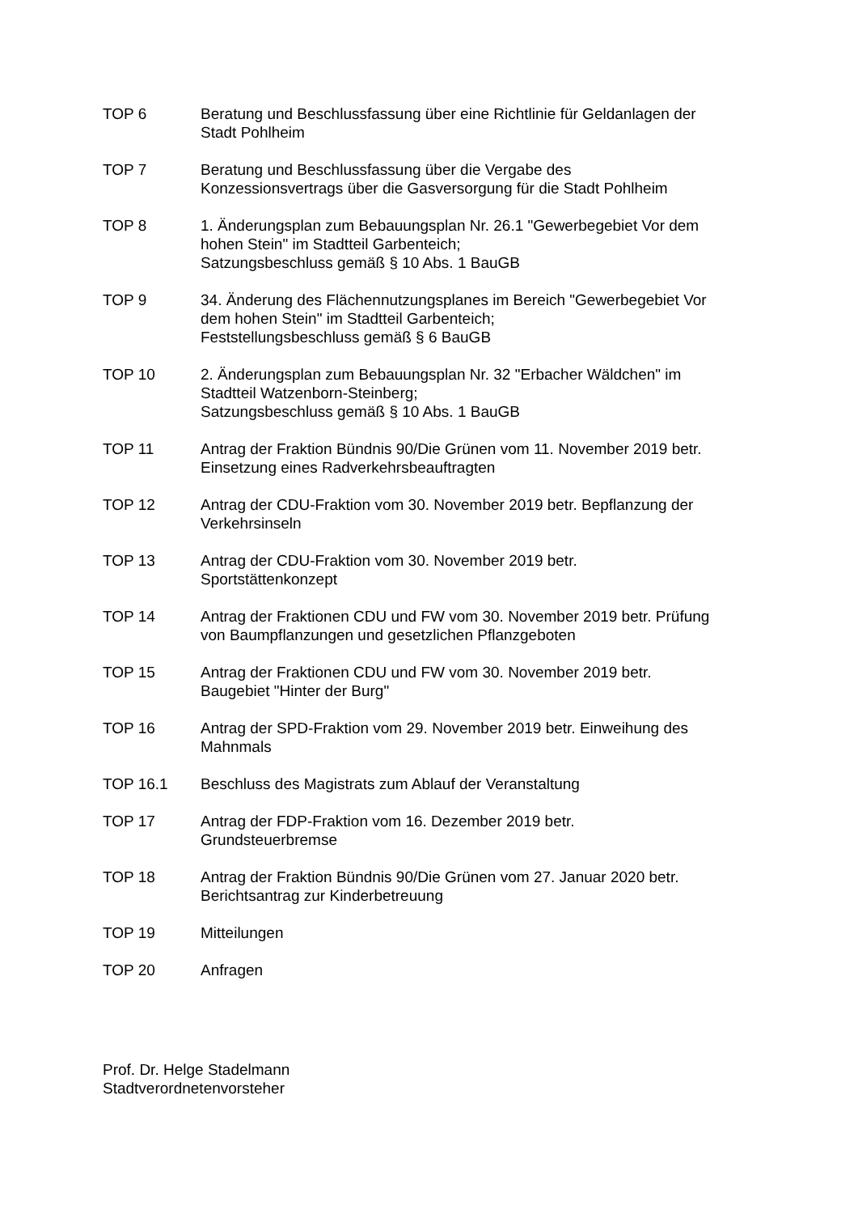TOP 6 Beratung und Beschlussfassung über eine Richtlinie für Geldanlagen der Stadt Pohlheim
TOP 7 Beratung und Beschlussfassung über die Vergabe des
Konzessionsvertrags über die Gasversorgung für die Stadt Pohlheim
TOP 8 1. Änderungsplan zum Bebauungsplan Nr. 26.1 "Gewerbegebiet Vor dem hohen Stein" im Stadtteil Garbenteich;
Satzungsbeschluss gemäß § 10 Abs. 1 BauGB
TOP 9 34. Änderung des Flächennutzungsplanes im Bereich "Gewerbegebiet Vor dem hohen Stein" im Stadtteil Garbenteich;
Feststellungsbeschluss gemäß § 6 BauGB
TOP 10 2. Änderungsplan zum Bebauungsplan Nr. 32 "Erbacher Wäldchen" im Stadtteil Watzenborn-Steinberg;
Satzungsbeschluss gemäß § 10 Abs. 1 BauGB
TOP 11 Antrag der Fraktion Bündnis 90/Die Grünen vom 11. November 2019 betr. Einsetzung eines Radverkehrsbeauftragten
TOP 12 Antrag der CDU-Fraktion vom 30. November 2019 betr. Bepflanzung der Verkehrsinseln
TOP 13 Antrag der CDU-Fraktion vom 30. November 2019 betr.
Sportstättenkonzept
TOP 14 Antrag der Fraktionen CDU und FW vom 30. November 2019 betr. Prüfung von Baumpflanzungen und gesetzlichen Pflanzgeboten
TOP 15 Antrag der Fraktionen CDU und FW vom 30. November 2019 betr.
Baugebiet "Hinter der Burg"
TOP 16 Antrag der SPD-Fraktion vom 29. November 2019 betr. Einweihung des Mahnmals
TOP 16.1 Beschluss des Magistrats zum Ablauf der Veranstaltung
TOP 17 Antrag der FDP-Fraktion vom 16. Dezember 2019 betr.
Grundsteuerbremse
TOP 18 Antrag der Fraktion Bündnis 90/Die Grünen vom 27. Januar 2020 betr. Berichtsantrag zur Kinderbetreuung
TOP 19 Mitteilungen
TOP 20 Anfragen
Prof. Dr. Helge Stadelmann
Stadtverordnetenvorsteher